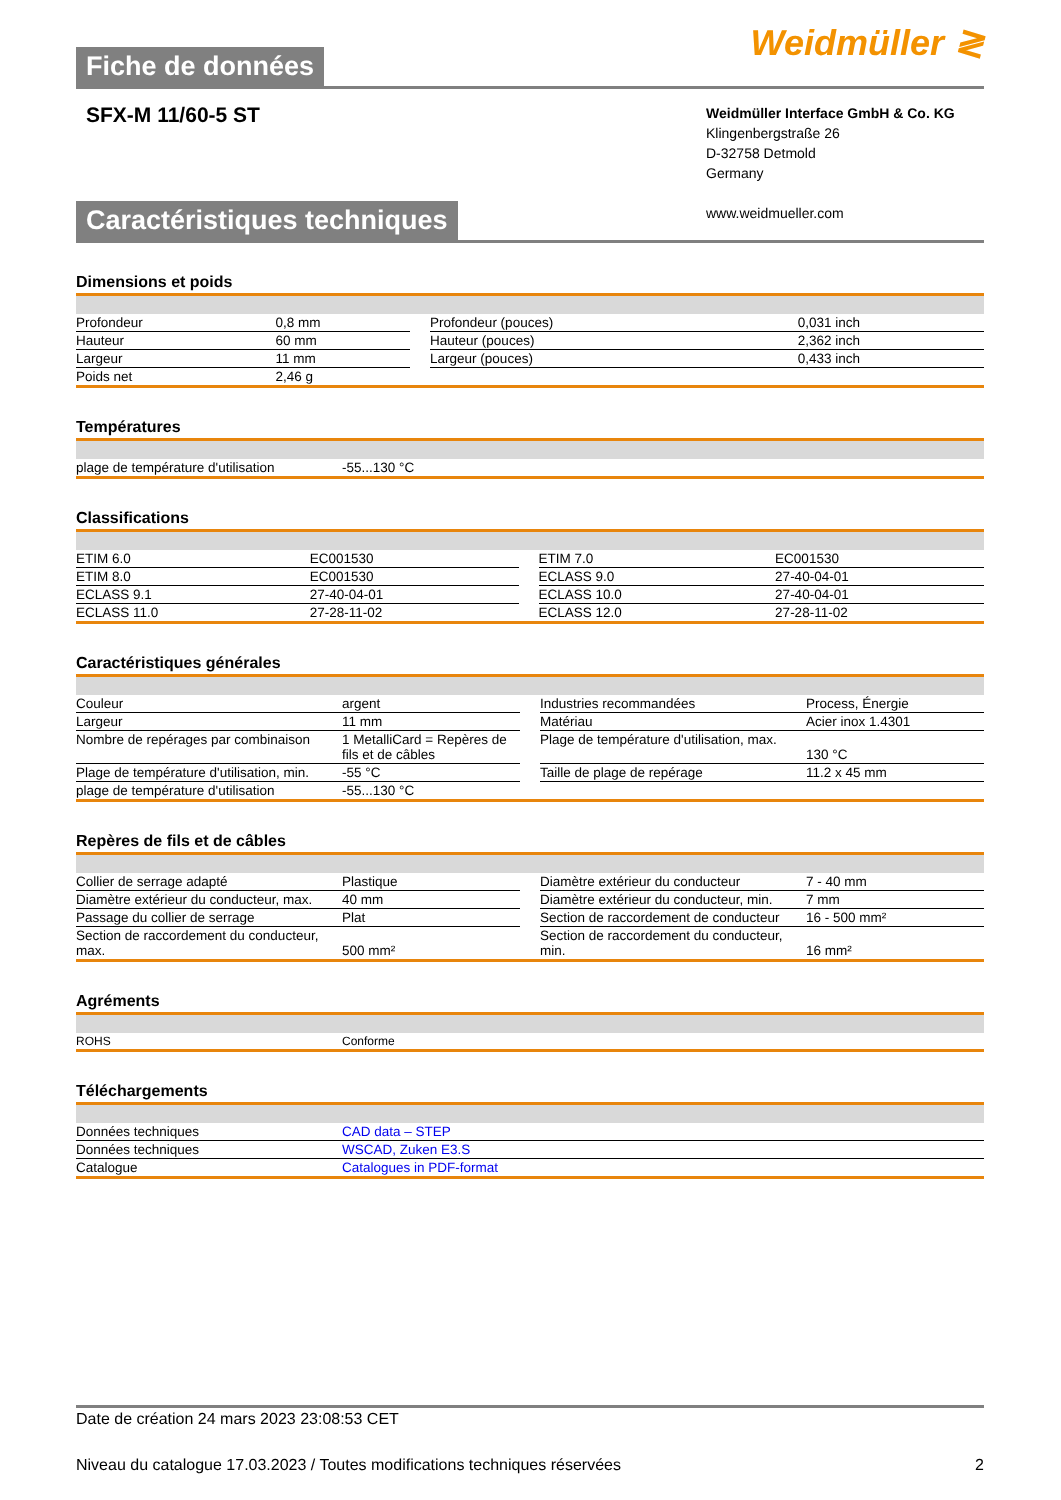Fiche de données
Weidmüller ≷
SFX-M 11/60-5 ST
Weidmüller Interface GmbH & Co. KG
Klingenbergstraße 26
D-32758 Detmold
Germany
www.weidmueller.com
Caractéristiques techniques
Dimensions et poids
| Profondeur | 0,8 mm | | Profondeur (pouces) | 0,031 inch |
| Hauteur | 60 mm | | Hauteur (pouces) | 2,362 inch |
| Largeur | 11 mm | | Largeur (pouces) | 0,433 inch |
| Poids net | 2,46 g | | | |
Températures
| plage de température d'utilisation | -55...130 °C |
Classifications
| ETIM 6.0 | EC001530 | | ETIM 7.0 | EC001530 |
| ETIM 8.0 | EC001530 | | ECLASS 9.0 | 27-40-04-01 |
| ECLASS 9.1 | 27-40-04-01 | | ECLASS 10.0 | 27-40-04-01 |
| ECLASS 11.0 | 27-28-11-02 | | ECLASS 12.0 | 27-28-11-02 |
Caractéristiques générales
| Couleur | argent | | Industries recommandées | Process, Énergie |
| Largeur | 11 mm | | Matériau | Acier inox 1.4301 |
| Nombre de repérages par combinaison | 1 MetalliCard = Repères de fils et de câbles | | Plage de température d'utilisation, max. | 130 °C |
| Plage de température d'utilisation, min. | -55 °C | | Taille de plage de repérage | 11.2 x 45 mm |
| plage de température d'utilisation | -55...130 °C | | | |
Repères de fils et de câbles
| Collier de serrage adapté | Plastique | | Diamètre extérieur du conducteur | 7 - 40 mm |
| Diamètre extérieur du conducteur, max. | 40 mm | | Diamètre extérieur du conducteur, min. | 7 mm |
| Passage du collier de serrage | Plat | | Section de raccordement de conducteur | 16 - 500 mm² |
| Section de raccordement du conducteur, max. | 500 mm² | | Section de raccordement du conducteur, min. | 16 mm² |
Agréments
| ROHS | Conforme |
Téléchargements
| Données techniques | CAD data – STEP |
| Données techniques | WSCAD, Zuken E3.S |
| Catalogue | Catalogues in PDF-format |
Date de création 24 mars 2023 23:08:53 CET
Niveau du catalogue 17.03.2023 / Toutes modifications techniques réservées 2